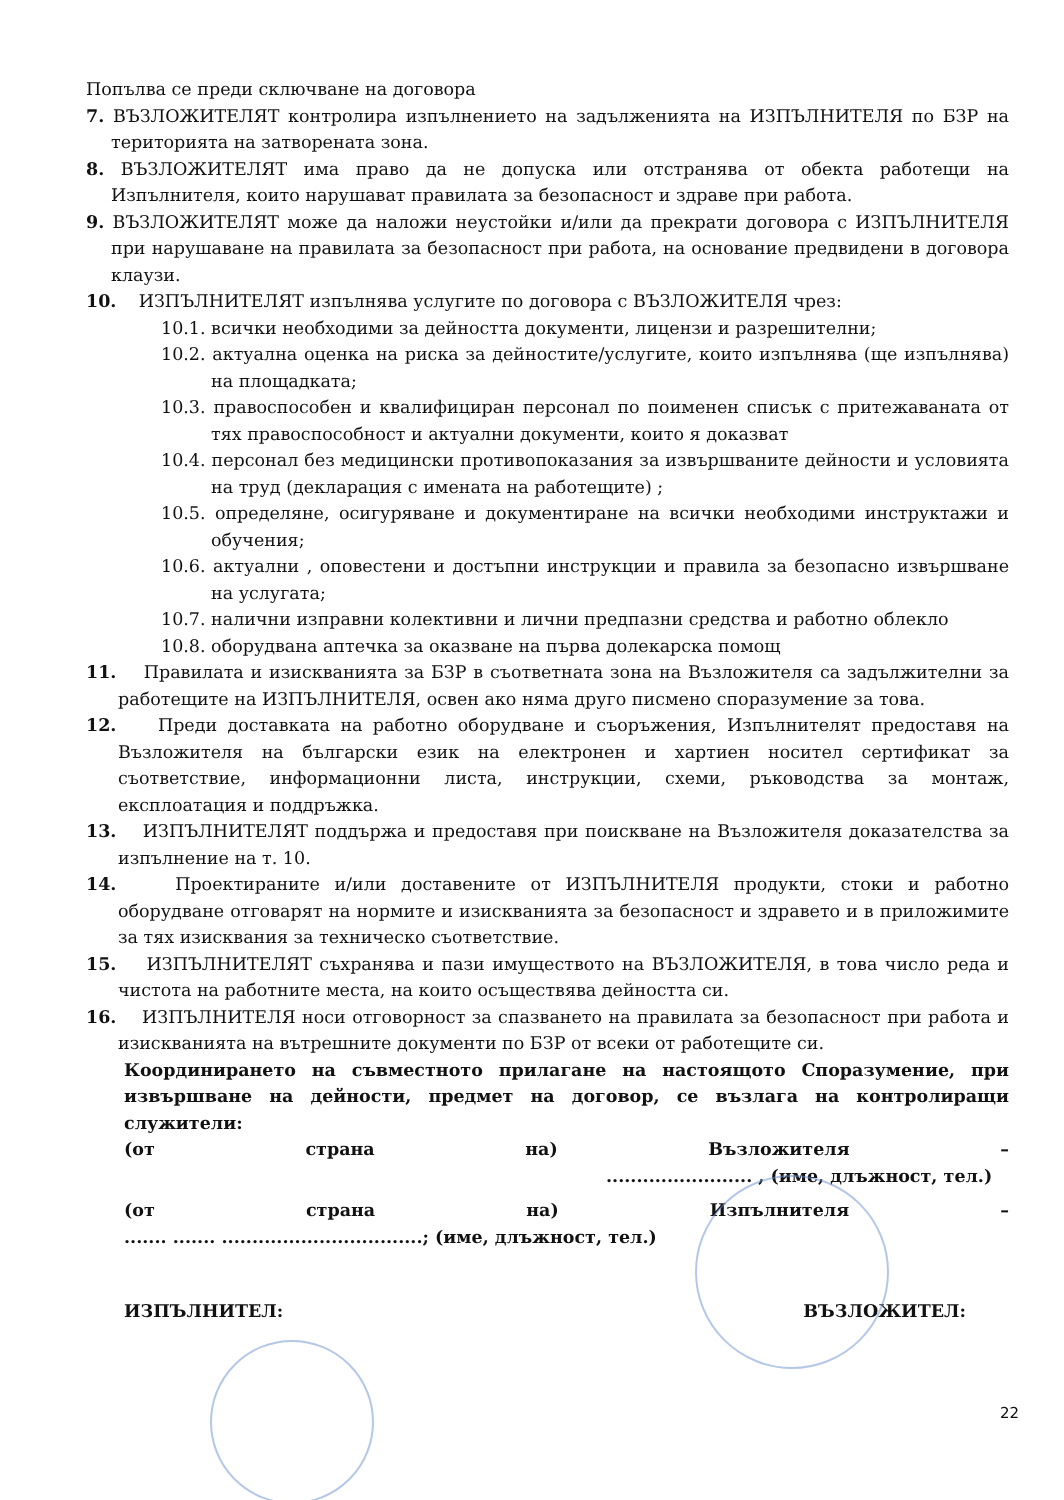Попълва се преди сключване на договора
7. ВЪЗЛОЖИТЕЛЯТ контролира изпълнението на задълженията на ИЗПЪЛНИТЕЛЯ по БЗР на територията на затворената зона.
8. ВЪЗЛОЖИТЕЛЯТ има право да не допуска или отстранява от обекта работещи на Изпълнителя, които нарушават правилата за безопасност и здраве при работа.
9. ВЪЗЛОЖИТЕЛЯТ може да наложи неустойки и/или да прекрати договора с ИЗПЪЛНИТЕЛЯ при нарушаване на правилата за безопасност при работа, на основание предвидени в договора клаузи.
10. ИЗПЪЛНИТЕЛЯТ изпълнява услугите по договора с ВЪЗЛОЖИТЕЛЯ чрез:
10.1. всички необходими за дейността документи, лицензи и разрешителни;
10.2. актуална оценка на риска за дейностите/услугите, които изпълнява (ще изпълнява) на площадката;
10.3. правоспособен и квалифициран персонал по поименен списък с притежаваната от тях правоспособност и актуални документи, които я доказват
10.4. персонал без медицински противопоказания за извършваните дейности и условията на труд (декларация с имената на работещите) ;
10.5. определяне, осигуряване и документиране на всички необходими инструктажи и обучения;
10.6. актуални , оповестени и достъпни инструкции и правила за безопасно извършване на услугата;
10.7. налични изправни колективни и лични предпазни средства и работно облекло
10.8. оборудвана аптечка за оказване на първа долекарска помощ
11. Правилата и изискванията за БЗР в съответната зона на Възложителя са задължителни за работещите на ИЗПЪЛНИТЕЛЯ, освен ако няма друго писмено споразумение за това.
12. Преди доставката на работно оборудване и съоръжения, Изпълнителят предоставя на Възложителя на български език на електронен и хартиен носител сертификат за съответствие, информационни листа, инструкции, схеми, ръководства за монтаж, експлоатация и поддръжка.
13. ИЗПЪЛНИТЕЛЯТ поддържа и предоставя при поискване на Възложителя доказателства за изпълнение на т. 10.
14. Проектираните и/или доставените от ИЗПЪЛНИТЕЛЯ продукти, стоки и работно оборудване отговарят на нормите и изискванията за безопасност и здравето и в приложимите за тях изисквания за техническо съответствие.
15. ИЗПЪЛНИТЕЛЯТ съхранява и пази имуществото на ВЪЗЛОЖИТЕЛЯ, в това число реда и чистота на работните места, на които осъществява дейността си.
16. ИЗПЪЛНИТЕЛЯ носи отговорност за спазването на правилата за безопасност при работа и изискванията на вътрешните документи по БЗР от всеки от работещите си.
Координирането на съвместното прилагане на настоящото Споразумение, при извършване на дейности, предмет на договор, се възлага на контролиращи служители:
(от страна на) Възложителя –
........................ , (име, длъжност, тел.)
(от страна на) Изпълнителя –
....... ....... .................................; (име, длъжност, тел.)
ИЗПЪЛНИТЕЛ: ВЪЗЛОЖИТЕЛ:
22